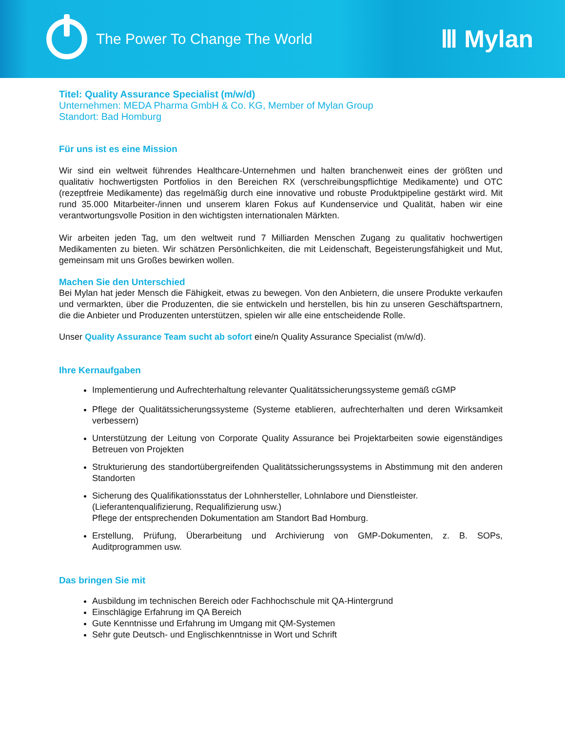The Power To Change The World
Ⅲ Mylan
Titel: Quality Assurance Specialist (m/w/d)
Unternehmen: MEDA Pharma GmbH & Co. KG, Member of Mylan Group
Standort: Bad Homburg
Für uns ist es eine Mission
Wir sind ein weltweit führendes Healthcare-Unternehmen und halten branchenweit eines der größten und qualitativ hochwertigsten Portfolios in den Bereichen RX (verschreibungspflichtige Medikamente) und OTC (rezeptfreie Medikamente) das regelmäßig durch eine innovative und robuste Produktpipeline gestärkt wird. Mit rund 35.000 Mitarbeiter-/innen und unserem klaren Fokus auf Kundenservice und Qualität, haben wir eine verantwortungsvolle Position in den wichtigsten internationalen Märkten.
Wir arbeiten jeden Tag, um den weltweit rund 7 Milliarden Menschen Zugang zu qualitativ hochwertigen Medikamenten zu bieten. Wir schätzen Persönlichkeiten, die mit Leidenschaft, Begeisterungsfähigkeit und Mut, gemeinsam mit uns Großes bewirken wollen.
Machen Sie den Unterschied
Bei Mylan hat jeder Mensch die Fähigkeit, etwas zu bewegen. Von den Anbietern, die unsere Produkte verkaufen und vermarkten, über die Produzenten, die sie entwickeln und herstellen, bis hin zu unseren Geschäftspartnern, die die Anbieter und Produzenten unterstützen, spielen wir alle eine entscheidende Rolle.
Unser Quality Assurance Team sucht ab sofort eine/n Quality Assurance Specialist (m/w/d).
Ihre Kernaufgaben
Implementierung und Aufrechterhaltung relevanter Qualitätssicherungssysteme gemäß cGMP
Pflege der Qualitätssicherungssysteme (Systeme etablieren, aufrechterhalten und deren Wirksamkeit verbessern)
Unterstützung der Leitung von Corporate Quality Assurance bei Projektarbeiten sowie eigenständiges Betreuen von Projekten
Strukturierung des standortübergreifenden Qualitätssicherungssystems in Abstimmung mit den anderen Standorten
Sicherung des Qualifikationsstatus der Lohnhersteller, Lohnlabore und Dienstleister.
(Lieferantenqualifizierung, Requalifizierung usw.)
Pflege der entsprechenden Dokumentation am Standort Bad Homburg.
Erstellung, Prüfung, Überarbeitung und Archivierung von GMP-Dokumenten, z. B. SOPs, Auditprogrammen usw.
Das bringen Sie mit
Ausbildung im technischen Bereich oder Fachhochschule mit QA-Hintergrund
Einschlägige Erfahrung im QA Bereich
Gute Kenntnisse und Erfahrung im Umgang mit QM-Systemen
Sehr gute Deutsch- und Englischkenntnisse in Wort und Schrift